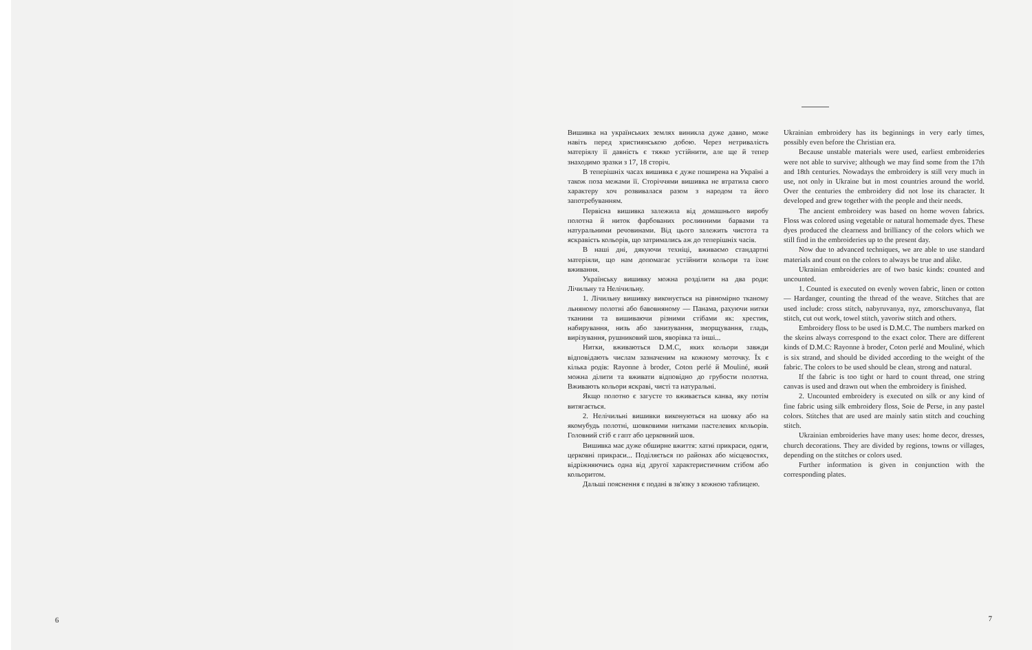6
Вишивка на українських землях виникла дуже давно, може навіть перед християнською добою. Через нетривалість матеріялу її давність є тяжко устійнити, але ще й тепер знаходимо зразки з 17, 18 сторіч.
В теперішніх часах вишивка є дуже поширена на Україні а також поза межами її. Сторіччями вишивка не втратила свого характеру хоч розвивалася разом з народом та його запотребуванням.
Первісна вишивка залежила від домашнього виробу полотна й ниток фарбованих рослинними барвами та натуральними речовинами. Від цього залежить чистота та яскравість кольорів, що затримались аж до теперішніх часів.
В наші дні, дякуючи техніці, вживаємо стандартні матеріяли, що нам допомагає устійнити кольори та їхнє вживання.
Українську вишивку можна розділити на два роди: Лічильну та Нелічильну.
1. Лічильну вишивку виконується на рівномірно тканому льняному полотні або бавовняному — Панама, рахуючи нитки тканини та вишиваючи різними стібами як: хрестик, набирування, низь або занизування, зморщування, гладь, вирізування, рушниковий шов, яворівка та інші...
Нитки, вживаються D.M.C, яких кольори завжди відповідають числам зазначеним на кожному моточку. Їх є кілька родів: Rayonne à broder, Coton perlé й Mouliné, який можна ділити та вживати відповідно до грубости полотна. Вживають кольори яскраві, чисті та натуральні.
Якщо полотно є загусте то вживається канва, яку потім витягається.
2. Нелічильні вишивки виконуються на шовку або на якомубудь полотні, шовковими нитками пастелевих кольорів. Головний стіб є гапт або церковний шов.
Вишивка має дуже обширне вжиття: хатні прикраси, одяги, церковні прикраси... Поділяється по районах або місцевостях, відріжняючись одна від другої характеристичним стібом або кольоритом.
Дальші пояснення є подані в зв'язку з кожною таблицею.
Ukrainian embroidery has its beginnings in very early times, possibly even before the Christian era.
Because unstable materials were used, earliest embroideries were not able to survive; although we may find some from the 17th and 18th centuries. Nowadays the embroidery is still very much in use, not only in Ukraine but in most countries around the world. Over the centuries the embroidery did not lose its character. It developed and grew together with the people and their needs.
The ancient embroidery was based on home woven fabrics. Floss was colored using vegetable or natural homemade dyes. These dyes produced the clearness and brilliancy of the colors which we still find in the embroideries up to the present day.
Now due to advanced techniques, we are able to use standard materials and count on the colors to always be true and alike.
Ukrainian embroideries are of two basic kinds: counted and uncounted.
1. Counted is executed on evenly woven fabric, linen or cotton — Hardanger, counting the thread of the weave. Stitches that are used include: cross stitch, nabyruvanya, nyz, zmorschuvanya, flat stitch, cut out work, towel stitch, yavoriw stitch and others.
Embroidery floss to be used is D.M.C. The numbers marked on the skeins always correspond to the exact color. There are different kinds of D.M.C: Rayonne à broder, Coton perlé and Mouliné, which is six strand, and should be divided according to the weight of the fabric. The colors to be used should be clean, strong and natural.
If the fabric is too tight or hard to count thread, one string canvas is used and drawn out when the embroidery is finished.
2. Uncounted embroidery is executed on silk or any kind of fine fabric using silk embroidery floss, Soie de Perse, in any pastel colors. Stitches that are used are mainly satin stitch and couching stitch.
Ukrainian embroideries have many uses: home decor, dresses, church decorations. They are divided by regions, towns or villages, depending on the stitches or colors used.
Further information is given in conjunction with the corresponding plates.
7